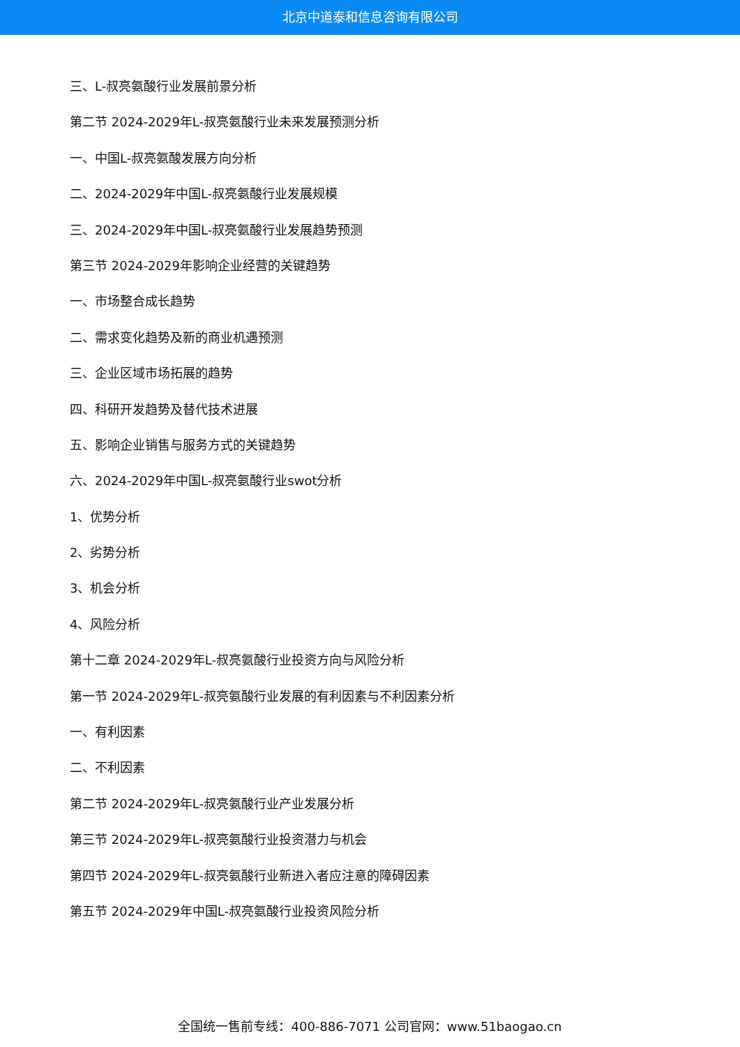北京中道泰和信息咨询有限公司
三、L-叔亮氨酸行业发展前景分析
第二节 2024-2029年L-叔亮氨酸行业未来发展预测分析
一、中国L-叔亮氨酸发展方向分析
二、2024-2029年中国L-叔亮氨酸行业发展规模
三、2024-2029年中国L-叔亮氨酸行业发展趋势预测
第三节 2024-2029年影响企业经营的关键趋势
一、市场整合成长趋势
二、需求变化趋势及新的商业机遇预测
三、企业区域市场拓展的趋势
四、科研开发趋势及替代技术进展
五、影响企业销售与服务方式的关键趋势
六、2024-2029年中国L-叔亮氨酸行业swot分析
1、优势分析
2、劣势分析
3、机会分析
4、风险分析
第十二章 2024-2029年L-叔亮氨酸行业投资方向与风险分析
第一节 2024-2029年L-叔亮氨酸行业发展的有利因素与不利因素分析
一、有利因素
二、不利因素
第二节 2024-2029年L-叔亮氨酸行业产业发展分析
第三节 2024-2029年L-叔亮氨酸行业投资潜力与机会
第四节 2024-2029年L-叔亮氨酸行业新进入者应注意的障碍因素
第五节 2024-2029年中国L-叔亮氨酸行业投资风险分析
全国统一售前专线：400-886-7071 公司官网：www.51baogao.cn